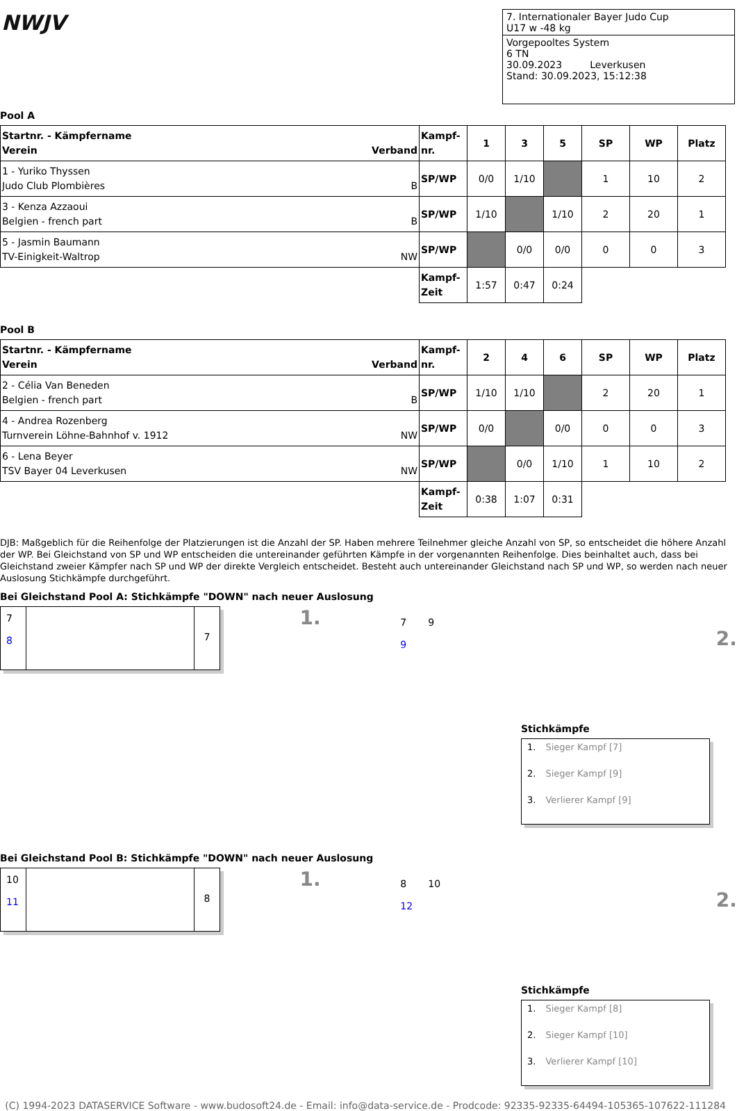NWJV
7. Internationaler Bayer Judo Cup
U17 w -48 kg
Vorgepooltes System
6 TN
30.09.2023 Leverkusen
Stand: 30.09.2023, 15:12:38
Pool A
| Startnr. - Kämpfername Verein Verband | Kampf- nr. | 1 | 3 | 5 | SP | WP | Platz |
| --- | --- | --- | --- | --- | --- | --- | --- |
| 1 - Yuriko Thyssen Judo Club Plombières B | SP/WP | 0/0 | 1/10 | | 1 | 10 | 2 |
| 3 - Kenza Azzaoui Belgien - french part B | SP/WP | 1/10 | | 1/10 | 2 | 20 | 1 |
| 5 - Jasmin Baumann TV-Einigkeit-Waltrop NW | SP/WP | | 0/0 | 0/0 | 0 | 0 | 3 |
| | Kampf- Zeit | 1:57 | 0:47 | 0:24 | | | |
Pool B
| Startnr. - Kämpfername Verein Verband | Kampf- nr. | 2 | 4 | 6 | SP | WP | Platz |
| --- | --- | --- | --- | --- | --- | --- | --- |
| 2 - Célia Van Beneden Belgien - french part B | SP/WP | 1/10 | 1/10 | | 2 | 20 | 1 |
| 4 - Andrea Rozenberg Turnverein Löhne-Bahnhof v. 1912 NW | SP/WP | 0/0 | | 0/0 | 0 | 0 | 3 |
| 6 - Lena Beyer TSV Bayer 04 Leverkusen NW | SP/WP | | 0/0 | 1/10 | 1 | 10 | 2 |
| | Kampf- Zeit | 0:38 | 1:07 | 0:31 | | | |
DJB: Maßgeblich für die Reihenfolge der Platzierungen ist die Anzahl der SP. Haben mehrere Teilnehmer gleiche Anzahl von SP, so entscheidet die höhere Anzahl der WP. Bei Gleichstand von SP und WP entscheiden die untereinander geführten Kämpfe in der vorgenannten Reihenfolge. Dies beinhaltet auch, dass bei Gleichstand zweier Kämpfer nach SP und WP der direkte Vergleich entscheidet. Besteht auch untereinander Gleichstand nach SP und WP, so werden nach neuer Auslosung Stichkämpfe durchgeführt.
Bei Gleichstand Pool A: Stichkämpfe "DOWN" nach neuer Auslosung
7
8
7
1.
7 9
9
2.
Stichkämpfe
1. Sieger Kampf [7]
2. Sieger Kampf [9]
3. Verlierer Kampf [9]
Bei Gleichstand Pool B: Stichkämpfe "DOWN" nach neuer Auslosung
10
11
8
1.
8 10
12
2.
Stichkämpfe
1. Sieger Kampf [8]
2. Sieger Kampf [10]
3. Verlierer Kampf [10]
(C) 1994-2023 DATASERVICE Software - www.budosoft24.de - Email: info@data-service.de - Prodcode: 92335-92335-64494-105365-107622-111284